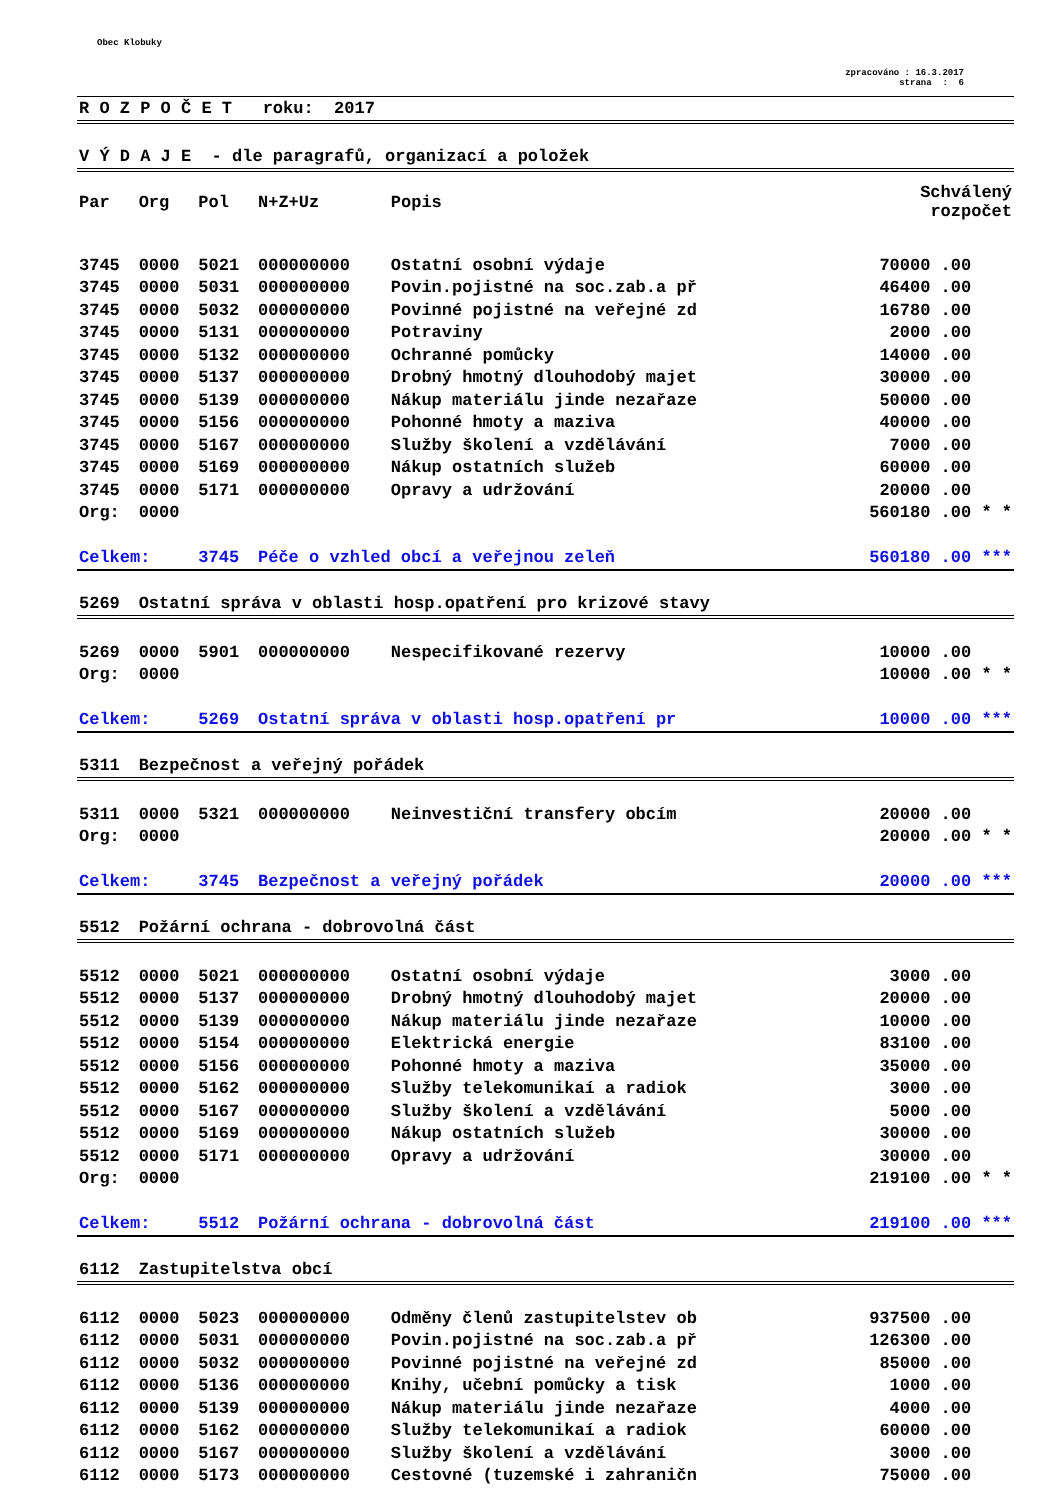Obec Klobuky
zpracováno : 16.3.2017
strana : 6
| R O Z P O Č E T roku: 2017 | | | | | |
| V Ý D A J E - dle paragrafů, organizací a položek | | | | | |
| Par | Org | Pol | N+Z+Uz | Popis | Schválený rozpočet |
| 3745 | 0000 | 5021 | 000000000 | Ostatní osobní výdaje | 70000 .00 |
| 3745 | 0000 | 5031 | 000000000 | Povin.pojistné na soc.zab.a př | 46400 .00 |
| 3745 | 0000 | 5032 | 000000000 | Povinné pojistné na veřejné zd | 16780 .00 |
| 3745 | 0000 | 5131 | 000000000 | Potraviny | 2000 .00 |
| 3745 | 0000 | 5132 | 000000000 | Ochranné pomůcky | 14000 .00 |
| 3745 | 0000 | 5137 | 000000000 | Drobný hmotný dlouhodobý majet | 30000 .00 |
| 3745 | 0000 | 5139 | 000000000 | Nákup materiálu jinde nezařaze | 50000 .00 |
| 3745 | 0000 | 5156 | 000000000 | Pohonné hmoty a maziva | 40000 .00 |
| 3745 | 0000 | 5167 | 000000000 | Služby školení a vzdělávání | 7000 .00 |
| 3745 | 0000 | 5169 | 000000000 | Nákup ostatních služeb | 60000 .00 |
| 3745 | 0000 | 5171 | 000000000 | Opravy a udržování | 20000 .00 |
| Org: | 0000 | | | | 560180 .00 * * |
| Celkem: | | 3745 | Péče o vzhled obcí a veřejnou zeleň | | 560180 .00 *** |
| 5269 | Ostatní správa v oblasti hosp.opatření pro krizové stavy | | | | |
| 5269 | 0000 | 5901 | 000000000 | Nespecifikované rezervy | 10000 .00 |
| Org: | 0000 | | | | 10000 .00 * * |
| Celkem: | | 5269 | Ostatní správa v oblasti hosp.opatření pr | | 10000 .00 *** |
| 5311 | Bezpečnost a veřejný pořádek | | | | |
| 5311 | 0000 | 5321 | 000000000 | Neinvestiční transfery obcím | 20000 .00 |
| Org: | 0000 | | | | 20000 .00 * * |
| Celkem: | | 3745 | Bezpečnost a veřejný pořádek | | 20000 .00 *** |
| 5512 | Požární ochrana - dobrovolná část | | | | |
| 5512 | 0000 | 5021 | 000000000 | Ostatní osobní výdaje | 3000 .00 |
| 5512 | 0000 | 5137 | 000000000 | Drobný hmotný dlouhodobý majet | 20000 .00 |
| 5512 | 0000 | 5139 | 000000000 | Nákup materiálu jinde nezařaze | 10000 .00 |
| 5512 | 0000 | 5154 | 000000000 | Elektrická energie | 83100 .00 |
| 5512 | 0000 | 5156 | 000000000 | Pohonné hmoty a maziva | 35000 .00 |
| 5512 | 0000 | 5162 | 000000000 | Služby telekomunikaí a radiok | 3000 .00 |
| 5512 | 0000 | 5167 | 000000000 | Služby školení a vzdělávání | 5000 .00 |
| 5512 | 0000 | 5169 | 000000000 | Nákup ostatních služeb | 30000 .00 |
| 5512 | 0000 | 5171 | 000000000 | Opravy a udržování | 30000 .00 |
| Org: | 0000 | | | | 219100 .00 * * |
| Celkem: | | 5512 | Požární ochrana - dobrovolná část | | 219100 .00 *** |
| 6112 | Zastupitelstva obcí | | | | |
| 6112 | 0000 | 5023 | 000000000 | Odměny členů zastupitelstev ob | 937500 .00 |
| 6112 | 0000 | 5031 | 000000000 | Povin.pojistné na soc.zab.a př | 126300 .00 |
| 6112 | 0000 | 5032 | 000000000 | Povinné pojistné na veřejné zd | 85000 .00 |
| 6112 | 0000 | 5136 | 000000000 | Knihy, učební pomůcky a tisk | 1000 .00 |
| 6112 | 0000 | 5139 | 000000000 | Nákup materiálu jinde nezařaze | 4000 .00 |
| 6112 | 0000 | 5162 | 000000000 | Služby telekomunikaí a radiok | 60000 .00 |
| 6112 | 0000 | 5167 | 000000000 | Služby školení a vzdělávání | 3000 .00 |
| 6112 | 0000 | 5173 | 000000000 | Cestovné (tuzemské i zahraničn | 75000 .00 |